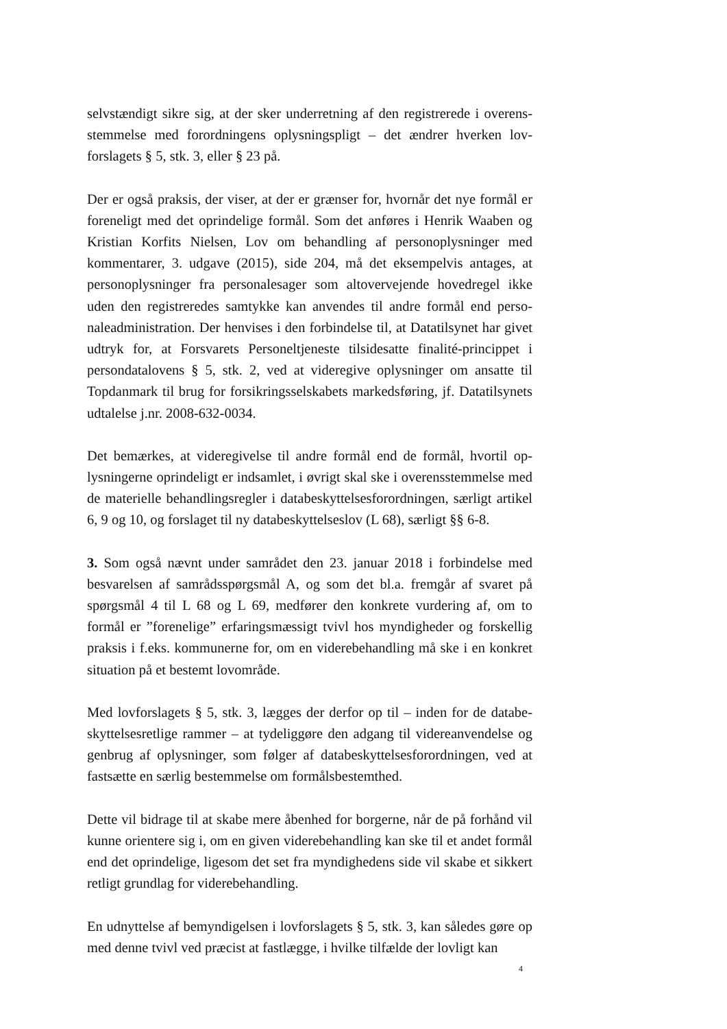selvstændigt sikre sig, at der sker underretning af den registrerede i overens­stemmelse med forordningens oplysningspligt – det ændrer hverken lov­forslagets § 5, stk. 3, eller § 23 på.
Der er også praksis, der viser, at der er grænser for, hvornår det nye formål er foreneligt med det oprindelige formål. Som det anføres i Henrik Waaben og Kristian Korfits Nielsen, Lov om behandling af personoplysninger med kommentarer, 3. udgave (2015), side 204, må det eksempelvis antages, at personoplysninger fra personalesager som altovervejende hovedregel ikke uden den registreredes samtykke kan anvendes til andre formål end perso­naleadministration. Der henvises i den forbindelse til, at Datatilsynet har givet udtryk for, at Forsvarets Personeltjeneste tilsidesatte finalité-princip­pet i persondatalovens § 5, stk. 2, ved at videregive oplysninger om ansatte til Topdanmark til brug for forsikringsselskabets markedsføring, jf. Datatil­synets udtalelse j.nr. 2008-632-0034.
Det bemærkes, at videregivelse til andre formål end de formål, hvortil op­lysningerne oprindeligt er indsamlet, i øvrigt skal ske i overensstemmelse med de materielle behandlingsregler i databeskyttelsesforordningen, særligt artikel 6, 9 og 10, og forslaget til ny databeskyttelseslov (L 68), særligt §§ 6-8.
3. Som også nævnt under samrådet den 23. januar 2018 i forbindelse med besvarelsen af samrådsspørgsmål A, og som det bl.a. fremgår af svaret på spørgsmål 4 til L 68 og L 69, medfører den konkrete vurdering af, om to formål er ”forenelige” erfaringsmæssigt tvivl hos myndigheder og forskellig praksis i f.eks. kommunerne for, om en viderebehandling må ske i en kon­kret situation på et bestemt lovområde.
Med lovforslagets § 5, stk. 3, lægges der derfor op til – inden for de databe­skyttelsesretlige rammer – at tydeliggøre den adgang til videreanvendelse og genbrug af oplysninger, som følger af databeskyttelsesforordningen, ved at fastsætte en særlig bestemmelse om formålsbestemthed.
Dette vil bidrage til at skabe mere åbenhed for borgerne, når de på forhånd vil kunne orientere sig i, om en given viderebehandling kan ske til et andet formål end det oprindelige, ligesom det set fra myndighedens side vil skabe et sikkert retligt grundlag for viderebehandling.
En udnyttelse af bemyndigelsen i lovforslagets § 5, stk. 3, kan således gøre op med denne tvivl ved præcist at fastlægge, i hvilke tilfælde der lovligt kan
4